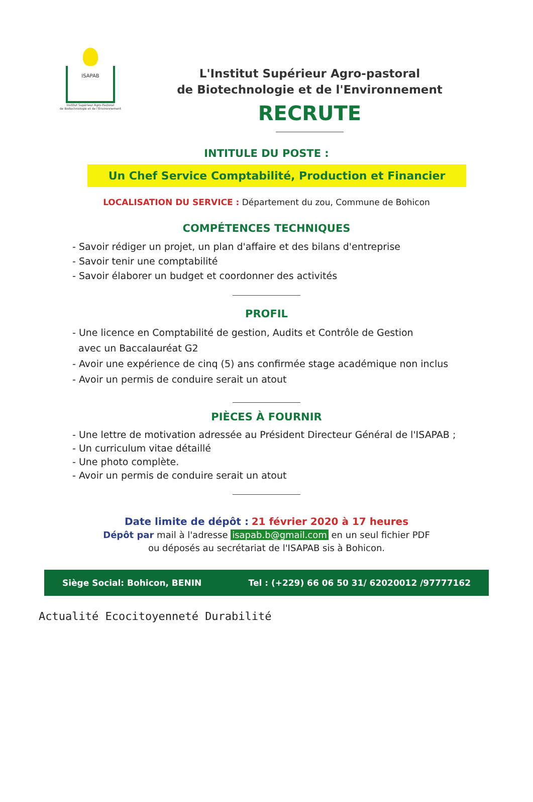ISAPAB
Institut Supérieur Agro-Pastoral
de Biotechnologie et de l'Environnement
L'Institut Supérieur Agro-pastoral
de Biotechnologie et de l'Environnement
RECRUTE
INTITULE DU POSTE :
Un Chef Service Comptabilité, Production et Financier
LOCALISATION DU SERVICE : Département du zou, Commune de Bohicon
COMPÉTENCES TECHNIQUES
- Savoir rédiger un projet, un plan d'affaire et des bilans d'entreprise
- Savoir tenir une comptabilité
- Savoir élaborer un budget et coordonner des activités
PROFIL
- Une licence en Comptabilité de gestion, Audits et Contrôle de Gestion
avec un Baccalauréat G2
- Avoir une expérience de cinq (5) ans confirmée stage académique non inclus
- Avoir un permis de conduire serait un atout
PIÈCES À FOURNIR
- Une lettre de motivation adressée au Président Directeur Général de l'ISAPAB ;
- Un curriculum vitae détaillé
- Une photo complète.
- Avoir un permis de conduire serait un atout
Date limite de dépôt : 21 février 2020 à 17 heures
Dépôt par mail à l'adresse isapab.b@gmail.com en un seul fichier PDF
ou déposés au secrétariat de l'ISAPAB sis à Bohicon.
Siège Social: Bohicon, BENIN Tel : (+229) 66 06 50 31/ 62020012 /97777162
Actualité Ecocitoyenneté Durabilité